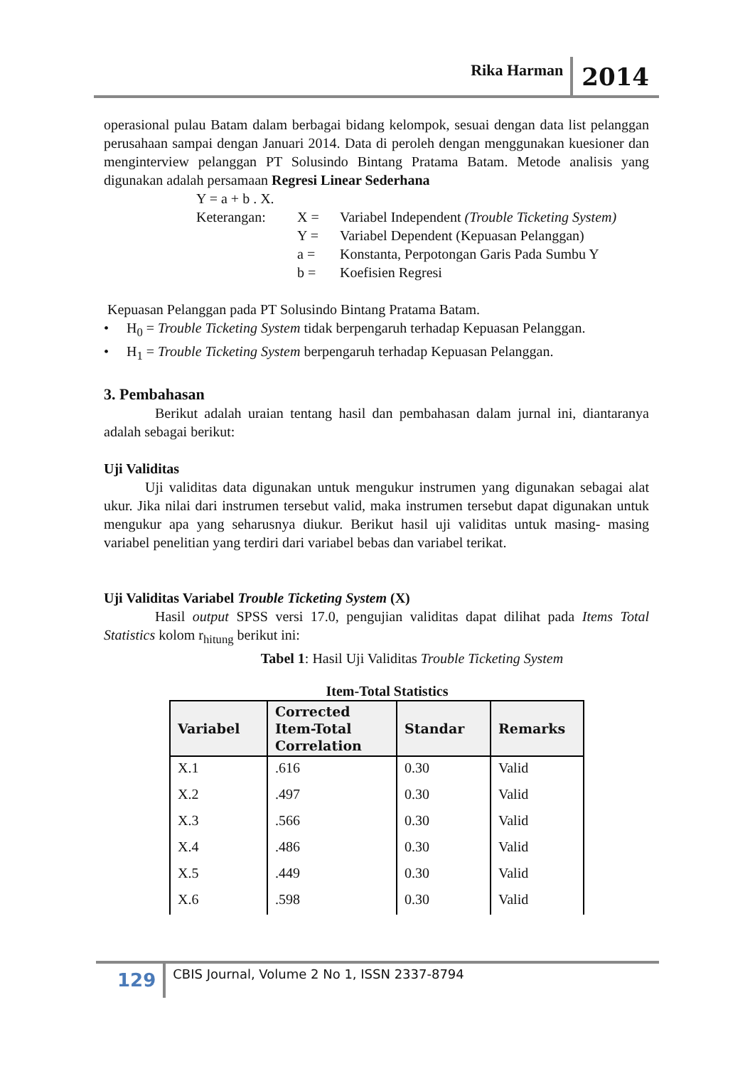Rika Harman 2014
operasional pulau Batam dalam berbagai bidang kelompok, sesuai dengan data list pelanggan perusahaan sampai dengan Januari 2014. Data di peroleh dengan menggunakan kuesioner dan menginterview pelanggan PT Solusindo Bintang Pratama Batam. Metode analisis yang digunakan adalah persamaan Regresi Linear Sederhana
| Y = a + b . X. | | |
| Keterangan: | X = | Variabel Independent (Trouble Ticketing System) |
| | Y = | Variabel Dependent (Kepuasan Pelanggan) |
| | a = | Konstanta, Perpotongan Garis Pada Sumbu Y |
| | b = | Koefisien Regresi |
Kepuasan Pelanggan pada PT Solusindo Bintang Pratama Batam.
• H<sub>0</sub> = Trouble Ticketing System tidak berpengaruh terhadap Kepuasan Pelanggan.
• H<sub>1</sub> = Trouble Ticketing System berpengaruh terhadap Kepuasan Pelanggan.
3. Pembahasan
Berikut adalah uraian tentang hasil dan pembahasan dalam jurnal ini, diantaranya adalah sebagai berikut:
Uji Validitas
Uji validitas data digunakan untuk mengukur instrumen yang digunakan sebagai alat ukur. Jika nilai dari instrumen tersebut valid, maka instrumen tersebut dapat digunakan untuk mengukur apa yang seharusnya diukur. Berikut hasil uji validitas untuk masing- masing variabel penelitian yang terdiri dari variabel bebas dan variabel terikat.
Uji Validitas Variabel Trouble Ticketing System (X)
Hasil output SPSS versi 17.0, pengujian validitas dapat dilihat pada Items Total Statistics kolom r<sub>hitung</sub> berikut ini:
Tabel 1: Hasil Uji Validitas Trouble Ticketing System
Item-Total Statistics
| Variabel | Corrected Item-Total Correlation | Standar | Remarks |
| --- | --- | --- | --- |
| X.1 | .616 | 0.30 | Valid |
| X.2 | .497 | 0.30 | Valid |
| X.3 | .566 | 0.30 | Valid |
| X.4 | .486 | 0.30 | Valid |
| X.5 | .449 | 0.30 | Valid |
| X.6 | .598 | 0.30 | Valid |
129 CBIS Journal, Volume 2 No 1, ISSN 2337-8794